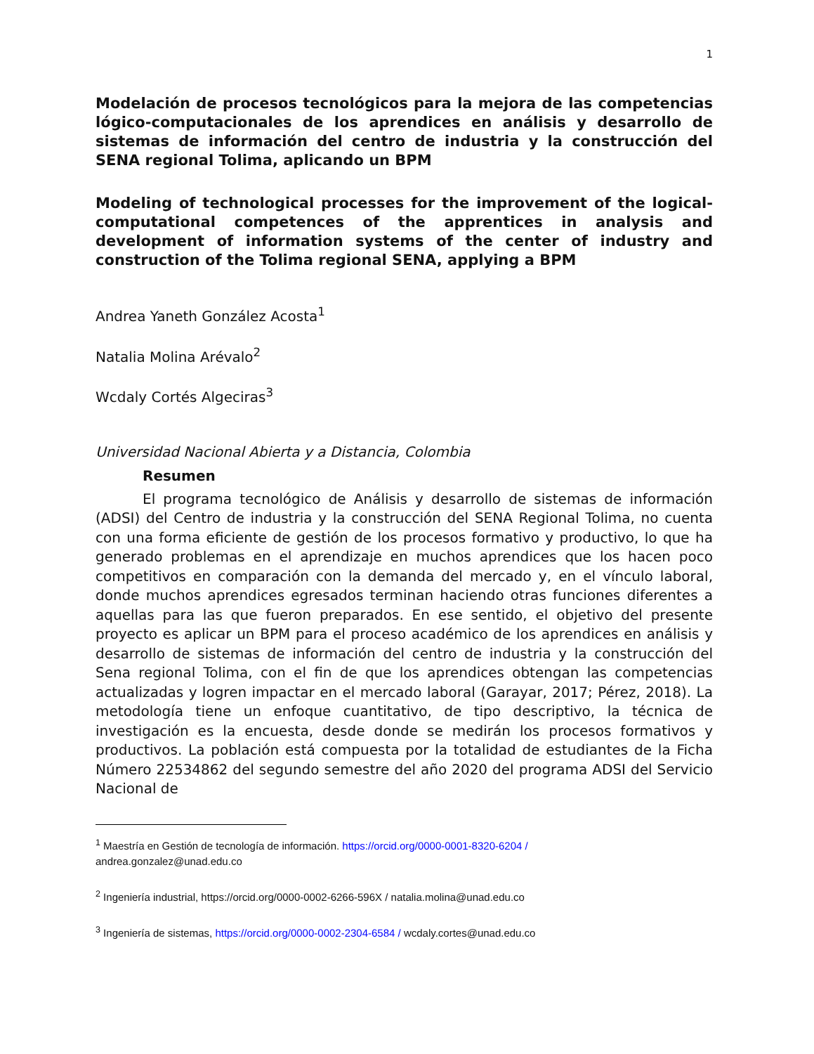1
Modelación de procesos tecnológicos para la mejora de las competencias lógico-computacionales de los aprendices en análisis y desarrollo de sistemas de información del centro de industria y la construcción del SENA regional Tolima, aplicando un BPM
Modeling of technological processes for the improvement of the logical-computational competences of the apprentices in analysis and development of information systems of the center of industry and construction of the Tolima regional SENA, applying a BPM
Andrea Yaneth González Acosta<sup>1</sup>
Natalia Molina Arévalo<sup>2</sup>
Wcdaly Cortés Algeciras<sup>3</sup>
Universidad Nacional Abierta y a Distancia, Colombia
Resumen
El programa tecnológico de Análisis y desarrollo de sistemas de información (ADSI) del Centro de industria y la construcción del SENA Regional Tolima, no cuenta con una forma eficiente de gestión de los procesos formativo y productivo, lo que ha generado problemas en el aprendizaje en muchos aprendices que los hacen poco competitivos en comparación con la demanda del mercado y, en el vínculo laboral, donde muchos aprendices egresados terminan haciendo otras funciones diferentes a aquellas para las que fueron preparados. En ese sentido, el objetivo del presente proyecto es aplicar un BPM para el proceso académico de los aprendices en análisis y desarrollo de sistemas de información del centro de industria y la construcción del Sena regional Tolima, con el fin de que los aprendices obtengan las competencias actualizadas y logren impactar en el mercado laboral (Garayar, 2017; Pérez, 2018). La metodología tiene un enfoque cuantitativo, de tipo descriptivo, la técnica de investigación es la encuesta, desde donde se medirán los procesos formativos y productivos. La población está compuesta por la totalidad de estudiantes de la Ficha Número 22534862 del segundo semestre del año 2020 del programa ADSI del Servicio Nacional de
<sup>1</sup> Maestría en Gestión de tecnología de información. https://orcid.org/0000-0001-8320-6204 /
andrea.gonzalez@unad.edu.co
<sup>2</sup> Ingeniería industrial, https://orcid.org/0000-0002-6266-596X / natalia.molina@unad.edu.co
<sup>3</sup> Ingeniería de sistemas, https://orcid.org/0000-0002-2304-6584 / wcdaly.cortes@unad.edu.co